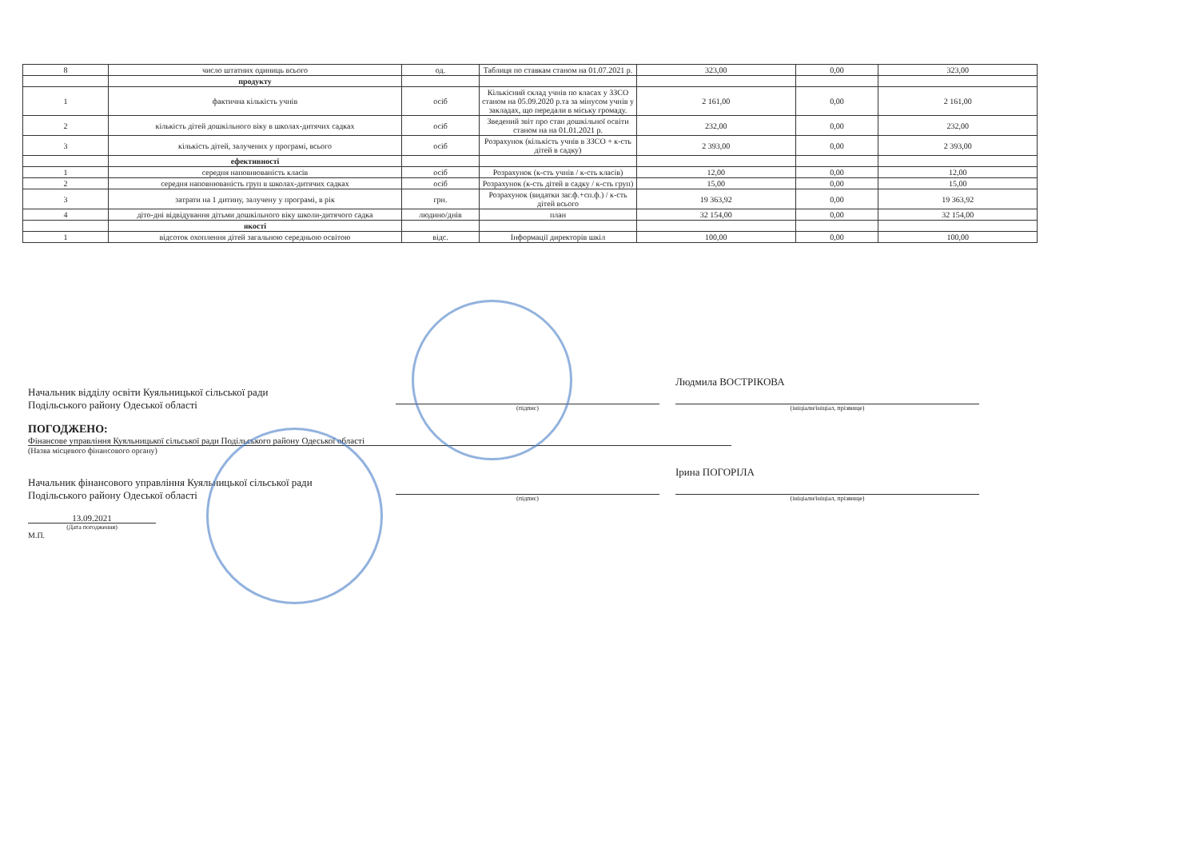| 8 | число штатних одиниць всього | од. | Таблиця по ставкам станом на 01.07.2021 р. | 323,00 | 0,00 | 323,00 |
| | продукту | | | | | |
| 1 | фактична кількість учнів | осіб | Кількісний склад учнів по класах у ЗЗСО станом на 05.09.2020 р.та за мінусом учнів у закладах, що передали в міську громаду. | 2 161,00 | 0,00 | 2 161,00 |
| 2 | кількість дітей дошкільного віку в школах-дитячих садках | осіб | Зведений звіт про стан дошкільної освіти станом на на 01.01.2021 р. | 232,00 | 0,00 | 232,00 |
| 3 | кількість дітей, залучених у програмі, всього | осіб | Розрахунок (кількість учнів в ЗЗСО + к-сть дітей в садку) | 2 393,00 | 0,00 | 2 393,00 |
| | ефективності | | | | | |
| 1 | середня наповнюваність класів | осіб | Розрахунок (к-сть учнів / к-сть класів) | 12,00 | 0,00 | 12,00 |
| 2 | середня наповнюваність груп в школах-дитячих садках | осіб | Розрахунок (к-сть дітей в садку / к-сть груп) | 15,00 | 0,00 | 15,00 |
| 3 | затрати на 1 дитину, залучену у програмі, в рік | грн. | Розрахунок (видатки заг.ф.+сп.ф.) / к-сть дітей всього | 19 363,92 | 0,00 | 19 363,92 |
| 4 | діто-дні відвідування дітьми дошкільного віку школи-дитячого садка | людино/днів | план | 32 154,00 | 0,00 | 32 154,00 |
| | якості | | | | | |
| 1 | відсоток охоплення дітей загальною середньою освітою | відс. | Інформації директорів шкіл | 100,00 | 0,00 | 100,00 |
Начальник відділу освіти Куяльницької сільської ради
Подільського району Одеської області
(підпис)
Людмила ВОСТРІКОВА
(ініціали/ініціал, прізвище)
ПОГОДЖЕНО:
Фінансове управління Куяльницької сільської ради Подільського району Одеської області
(Назва місцевого фінансового органу)
Начальник фінансового управління Куяльницької сільської ради
Подільського району Одеської області
(підпис)
Ірина ПОГОРІЛА
(ініціали/ініціал, прізвище)
13.09.2021
(Дата погодження)
М.П.